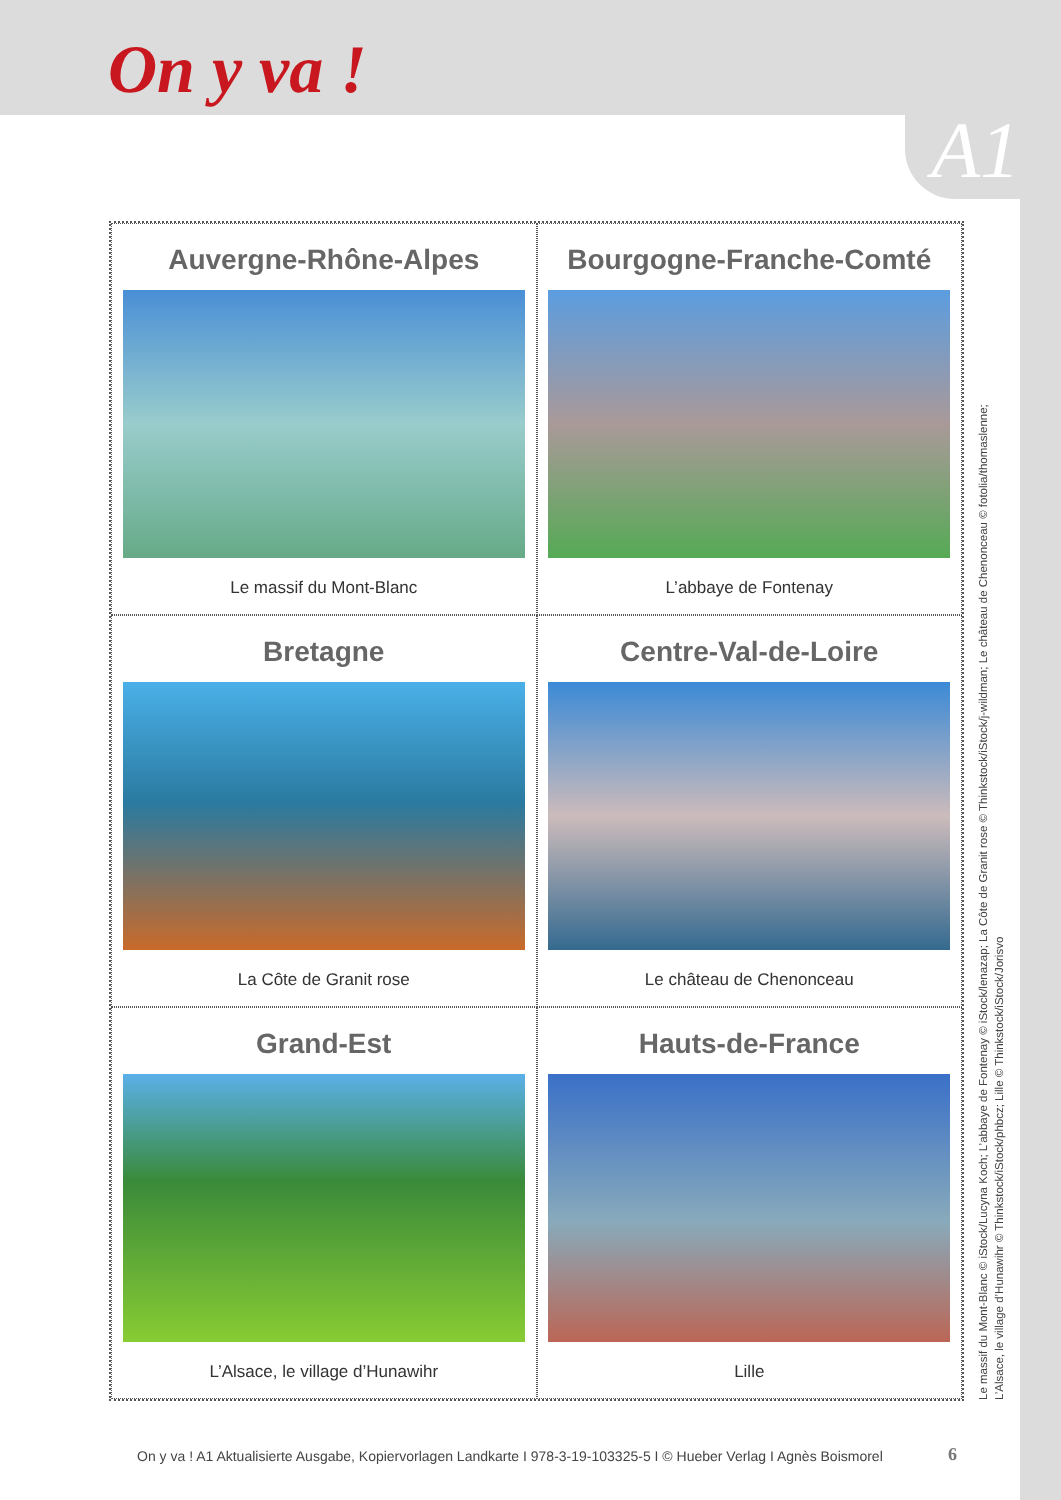On y va !
A1
Auvergne-Rhône-Alpes
Le massif du Mont-Blanc
Bourgogne-Franche-Comté
L’abbaye de Fontenay
Bretagne
La Côte de Granit rose
Centre-Val-de-Loire
Le château de Chenonceau
Grand-Est
L’Alsace, le village d’Hunawihr
Hauts-de-France
Lille
Le massif du Mont-Blanc © iStock/Lucyna Koch; L’abbaye de Fontenay © iStock/lenazap; La Côte de Granit rose © Thinkstock/iStock/j-wildman; Le château de Chenonceau © fotolia/thomaslenne;
L’Alsace, le village d’Hunawihr © Thinkstock/iStock/phbcz; Lille © Thinkstock/iStock/Jorisvo
On y va ! A1 Aktualisierte Ausgabe, Kopiervorlagen Landkarte I 978-3-19-103325-5 I © Hueber Verlag I Agnès Boismorel
6